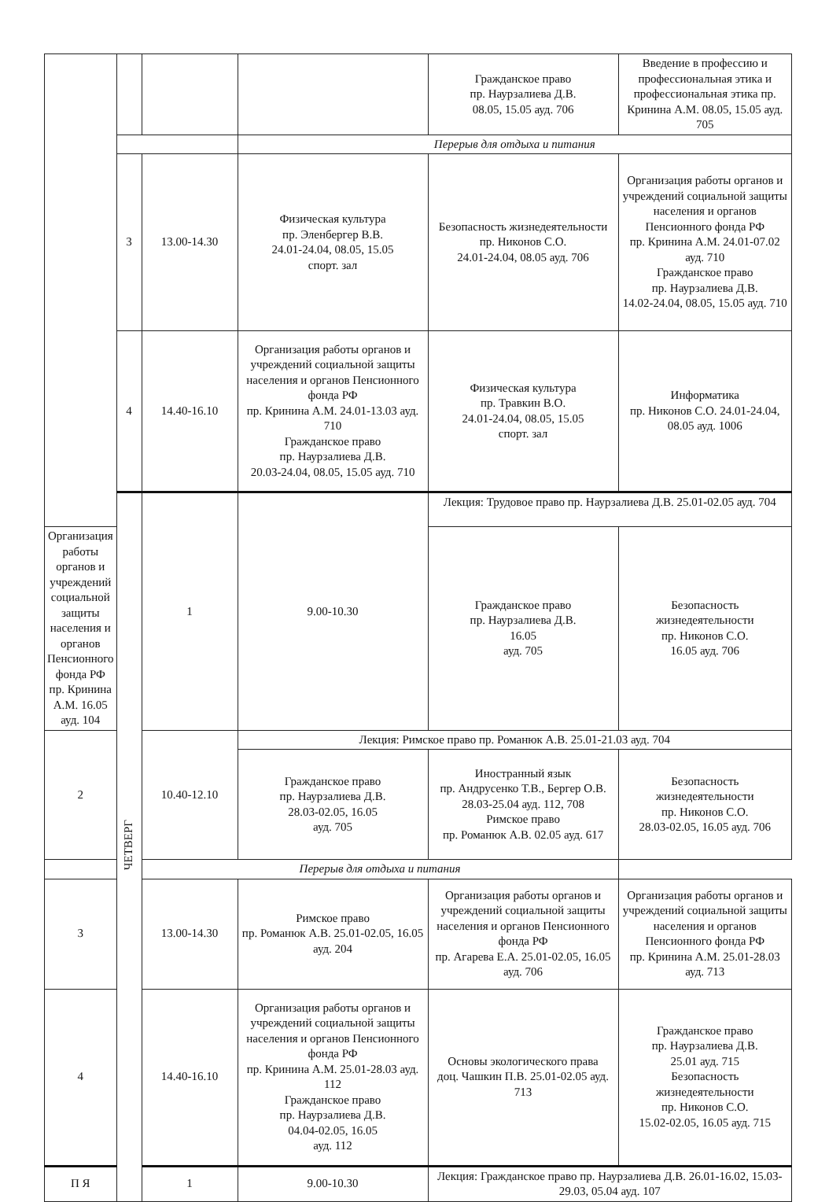| | | | | Гражданское право пр. Наурзалиева Д.В. 08.05, 15.05 ауд. 706 | Введение в профессию и профессиональная этика и профессиональная этика пр. Кринина А.М. 08.05, 15.05 ауд. 705 |
| | | | Перерыв для отдыха и питания | | |
| | 3 | 13.00-14.30 | Физическая культура пр. Эленбергер В.В. 24.01-24.04, 08.05, 15.05 спорт. зал | Безопасность жизнедеятельности пр. Никонов С.О. 24.01-24.04, 08.05 ауд. 706 | Организация работы органов и учреждений социальной защиты населения и органов Пенсионного фонда РФ пр. Кринина А.М. 24.01-07.02 ауд. 710 Гражданское право пр. Наурзалиева Д.В. 14.02-24.04, 08.05, 15.05 ауд. 710 |
| | 4 | 14.40-16.10 | Организация работы органов и учреждений социальной защиты населения и органов Пенсионного фонда РФ пр. Кринина А.М. 24.01-13.03 ауд. 710 Гражданское право пр. Наурзалиева Д.В. 20.03-24.04, 08.05, 15.05 ауд. 710 | Физическая культура пр. Травкин В.О. 24.01-24.04, 08.05, 15.05 спорт. зал | Информатика пр. Никонов С.О. 24.01-24.04, 08.05 ауд. 1006 |
| | ЧЕТВЕРГ | 1 | 9.00-10.30 | Лекция: Трудовое право пр. Наурзалиева Д.В. 25.01-02.05 ауд. 704 | |
| Организация работы органов и учреждений социальной защиты населения и органов Пенсионного фонда РФ пр. Кринина А.М. 16.05 ауд. 104 | | | | Гражданское право пр. Наурзалиева Д.В. 16.05 ауд. 705 | Безопасность жизнедеятельности пр. Никонов С.О. 16.05 ауд. 706 |
| 2 | | 10.40-12.10 | Лекция: Римское право пр. Романюк А.В. 25.01-21.03 ауд. 704 | | |
| | | | Гражданское право пр. Наурзалиева Д.В. 28.03-02.05, 16.05 ауд. 705 | Иностранный язык пр. Андрусенко Т.В., Бергер О.В. 28.03-25.04 ауд. 112, 708 Римское право пр. Романюк А.В. 02.05 ауд. 617 | Безопасность жизнедеятельности пр. Никонов С.О. 28.03-02.05, 16.05 ауд. 706 |
| | | Перерыв для отдыха и питания | | | |
| 3 | | 13.00-14.30 | Римское право пр. Романюк А.В. 25.01-02.05, 16.05 ауд. 204 | Организация работы органов и учреждений социальной защиты населения и органов Пенсионного фонда РФ пр. Агарева Е.А. 25.01-02.05, 16.05 ауд. 706 | Организация работы органов и учреждений социальной защиты населения и органов Пенсионного фонда РФ пр. Кринина А.М. 25.01-28.03 ауд. 713 |
| 4 | | 14.40-16.10 | Организация работы органов и учреждений социальной защиты населения и органов Пенсионного фонда РФ пр. Кринина А.М. 25.01-28.03 ауд. 112 Гражданское право пр. Наурзалиева Д.В. 04.04-02.05, 16.05 ауд. 112 | Основы экологического права доц. Чашкин П.В. 25.01-02.05 ауд. 713 | Гражданское право пр. Наурзалиева Д.В. 25.01 ауд. 715 Безопасность жизнедеятельности пр. Никонов С.О. 15.02-02.05, 16.05 ауд. 715 |
| П Я | | 1 | 9.00-10.30 | Лекция: Гражданское право пр. Наурзалиева Д.В. 26.01-16.02, 15.03-29.03, 05.04 ауд. 107 | |